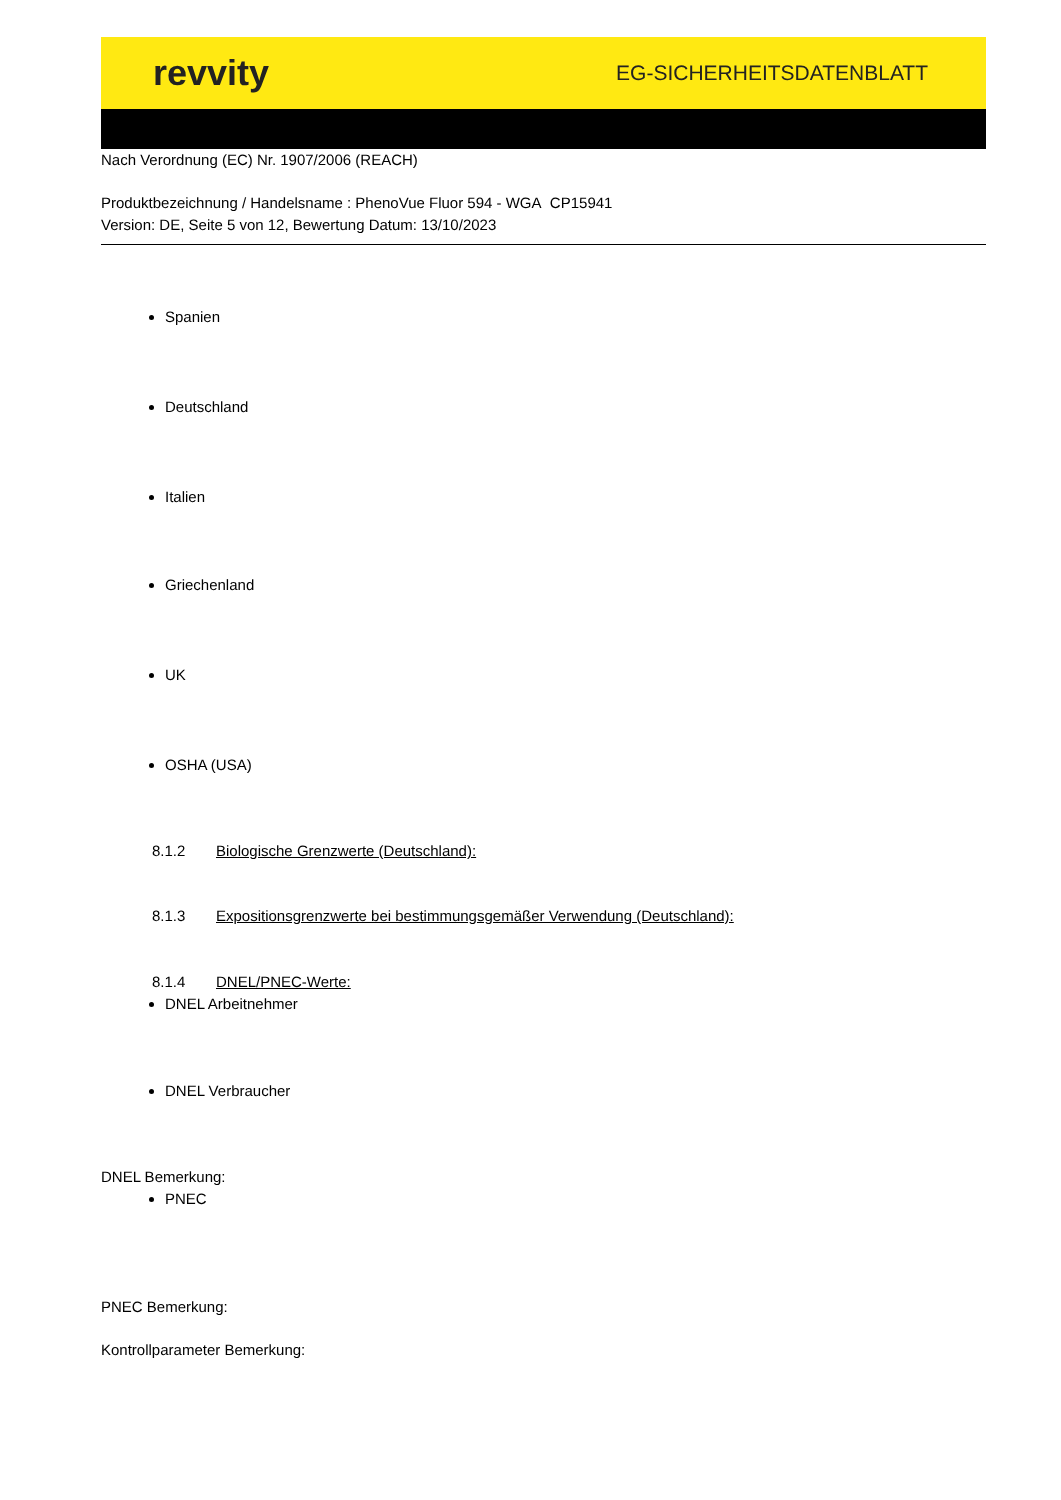revvity
EG-SICHERHEITSDATENBLATT
Nach Verordnung (EC) Nr. 1907/2006 (REACH)
Produktbezeichnung / Handelsname : PhenoVue Fluor 594 - WGA CP15941
Version: DE, Seite 5 von 12, Bewertung Datum: 13/10/2023
Spanien
Deutschland
Italien
Griechenland
UK
OSHA (USA)
8.1.2 Biologische Grenzwerte (Deutschland):
8.1.3 Expositionsgrenzwerte bei bestimmungsgemäßer Verwendung (Deutschland):
8.1.4 DNEL/PNEC-Werte:
DNEL Arbeitnehmer
DNEL Verbraucher
DNEL Bemerkung:
PNEC
PNEC Bemerkung:
Kontrollparameter Bemerkung: